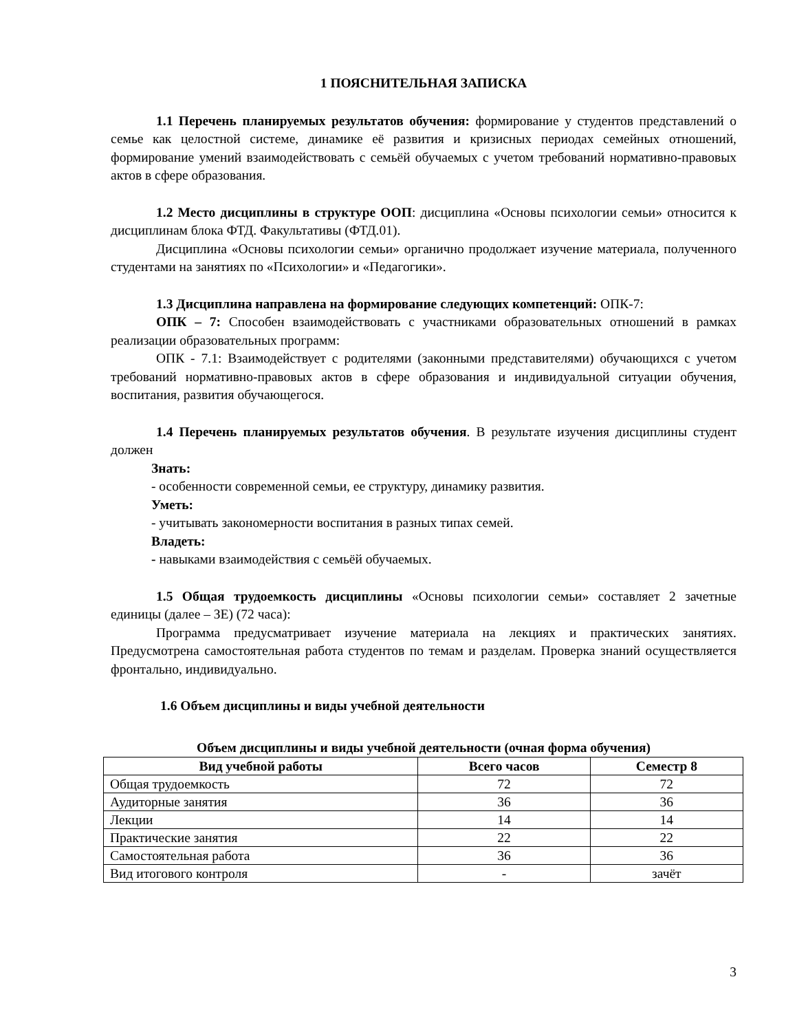1 ПОЯСНИТЕЛЬНАЯ ЗАПИСКА
1.1 Перечень планируемых результатов обучения: формирование у студентов представлений о семье как целостной системе, динамике её развития и кризисных периодах семейных отношений, формирование умений взаимодействовать с семьёй обучаемых с учетом требований нормативно-правовых актов в сфере образования.
1.2 Место дисциплины в структуре ООП: дисциплина «Основы психологии семьи» относится к дисциплинам блока ФТД. Факультативы (ФТД.01).
Дисциплина «Основы психологии семьи» органично продолжает изучение материала, полученного студентами на занятиях по «Психологии» и «Педагогики».
1.3 Дисциплина направлена на формирование следующих компетенций: ОПК-7:
ОПК – 7: Способен взаимодействовать с участниками образовательных отношений в рамках реализации образовательных программ:
ОПК - 7.1: Взаимодействует с родителями (законными представителями) обучающихся с учетом требований нормативно-правовых актов в сфере образования и индивидуальной ситуации обучения, воспитания, развития обучающегося.
1.4 Перечень планируемых результатов обучения. В результате изучения дисциплины студент должен
Знать:
- особенности современной семьи, ее структуру, динамику развития.
Уметь:
- учитывать закономерности воспитания в разных типах семей.
Владеть:
- навыками взаимодействия с семьёй обучаемых.
1.5 Общая трудоемкость дисциплины «Основы психологии семьи» составляет 2 зачетные единицы (далее – ЗЕ) (72 часа):
Программа предусматривает изучение материала на лекциях и практических занятиях. Предусмотрена самостоятельная работа студентов по темам и разделам. Проверка знаний осуществляется фронтально, индивидуально.
1.6 Объем дисциплины и виды учебной деятельности
Объем дисциплины и виды учебной деятельности (очная форма обучения)
| Вид учебной работы | Всего часов | Семестр 8 |
| --- | --- | --- |
| Общая трудоемкость | 72 | 72 |
| Аудиторные занятия | 36 | 36 |
| Лекции | 14 | 14 |
| Практические занятия | 22 | 22 |
| Самостоятельная работа | 36 | 36 |
| Вид итогового контроля | - | зачёт |
3